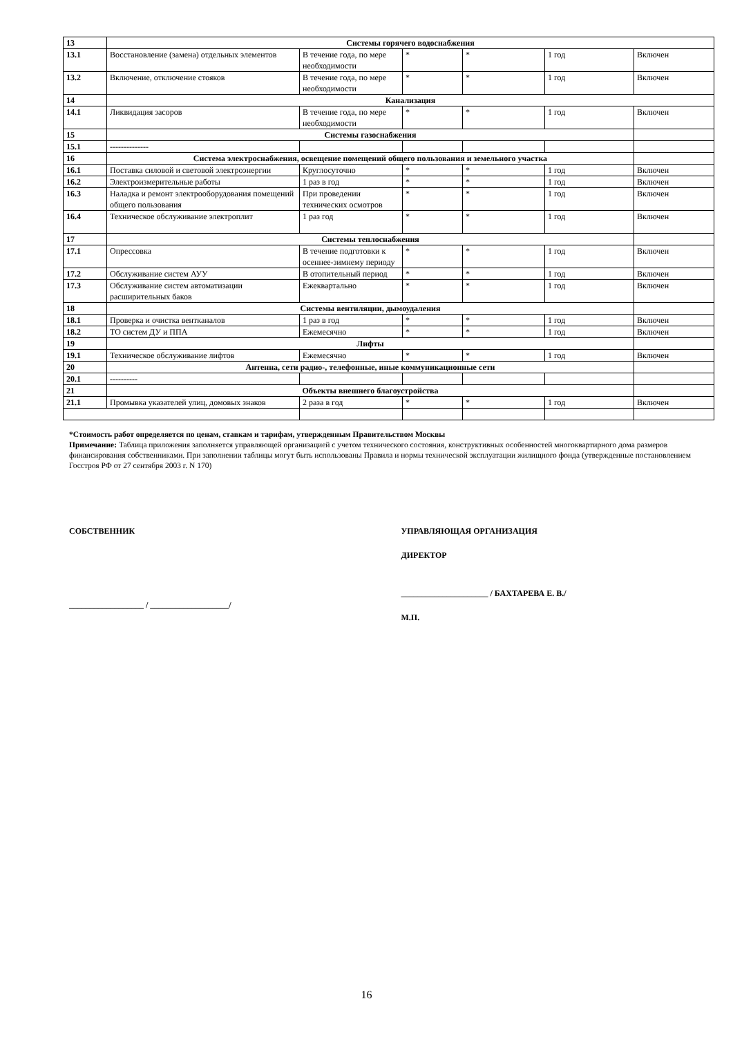| 13 | Системы горячего водоснабжения | | | | | |
| 13.1 | Восстановление (замена) отдельных элементов | В течение года, по мере необходимости | * | * | 1 год | Включен |
| 13.2 | Включение, отключение стояков | В течение года, по мере необходимости | * | * | 1 год | Включен |
| 14 | Канализация | | | | | |
| 14.1 | Ликвидация засоров | В течение года, по мере необходимости | * | * | 1 год | Включен |
| 15 | Системы газоснабжения | | | | | |
| 15.1 | -------------- | | | | | |
| 16 | Система электроснабжения, освещение помещений общего пользования и земельного участка | | | | | |
| 16.1 | Поставка силовой и световой электроэнергии | Круглосуточно | * | * | 1 год | Включен |
| 16.2 | Электроизмерительные работы | 1 раз в год | * | * | 1 год | Включен |
| 16.3 | Наладка и ремонт электрооборудования помещений общего пользования | При проведении технических осмотров | * | * | 1 год | Включен |
| 16.4 | Техническое обслуживание электроплит | 1 раз год | * | * | 1 год | Включен |
| 17 | Системы теплоснабжения | | | | | |
| 17.1 | Опрессовка | В течение подготовки к осеннее-зимнему периоду | * | * | 1 год | Включен |
| 17.2 | Обслуживание систем АУУ | В отопительный период | * | * | 1 год | Включен |
| 17.3 | Обслуживание систем автоматизации расширительных баков | Ежеквартально | * | * | 1 год | Включен |
| 18 | Системы вентиляции, дымоудаления | | | | | |
| 18.1 | Проверка и очистка вентканалов | 1 раз в год | * | * | 1 год | Включен |
| 18.2 | ТО систем ДУ и ППА | Ежемесячно | * | * | 1 год | Включен |
| 19 | Лифты | | | | | |
| 19.1 | Техническое обслуживание лифтов | Ежемесячно | * | * | 1 год | Включен |
| 20 | Антенна, сети радио-, телефонные, иные коммуникационные сети | | | | | |
| 20.1 | ---------- | | | | | |
| 21 | Объекты внешнего благоустройства | | | | | |
| 21.1 | Промывка указателей улиц, домовых знаков | 2 раза в год | * | * | 1 год | Включен |
*Стоимость работ определяется по ценам, ставкам и тарифам, утвержденным Правительством Москвы
Примечание: Таблица приложения заполняется управляющей организацией с учетом технического состояния, конструктивных особенностей многоквартирного дома размеров финансирования собственниками. При заполнении таблицы могут быть использованы Правила и нормы технической эксплуатации жилищного фонда (утвержденные постановлением Госстроя РФ от 27 сентября 2003 г. N 170)
СОБСТВЕННИК
__________________ / ___________________/
УПРАВЛЯЮЩАЯ ОРГАНИЗАЦИЯ
ДИРЕКТОР
_____________________ / БАХТАРЕВА Е. В./
М.П.
16